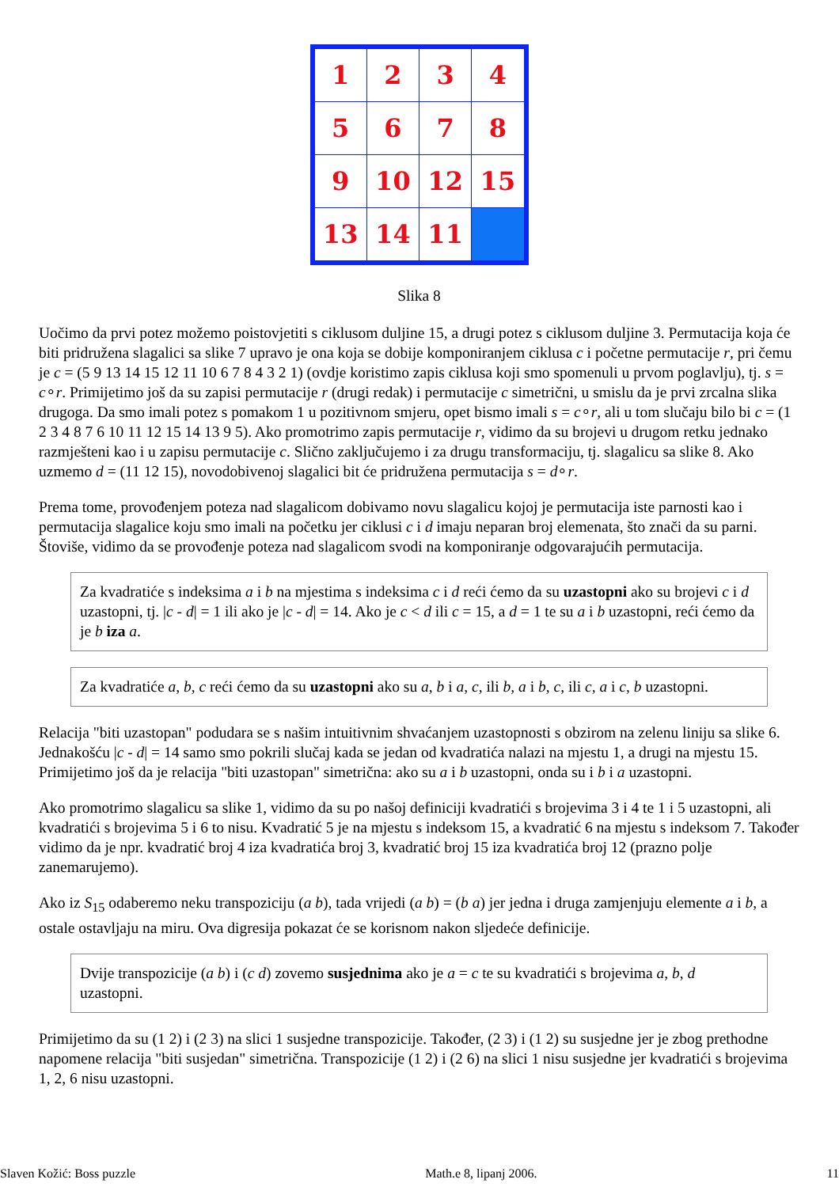| 1 | 2 | 3 | 4 |
| 5 | 6 | 7 | 8 |
| 9 | 10 | 12 | 15 |
| 13 | 14 | 11 | |
Slika 8
Uočimo da prvi potez možemo poistovjetiti s ciklusom duljine 15, a drugi potez s ciklusom duljine 3. Permutacija koja će biti pridružena slagalici sa slike 7 upravo je ona koja se dobije komponiranjem ciklusa c i početne permutacije r, pri čemu je c = (5 9 13 14 15 12 11 10 6 7 8 4 3 2 1) (ovdje koristimo zapis ciklusa koji smo spomenuli u prvom poglavlju), tj. s = c∘r. Primijetimo još da su zapisi permutacije r (drugi redak) i permutacije c simetrični, u smislu da je prvi zrcalna slika drugoga. Da smo imali potez s pomakom 1 u pozitivnom smjeru, opet bismo imali s = c∘r, ali u tom slučaju bilo bi c = (1 2 3 4 8 7 6 10 11 12 15 14 13 9 5). Ako promotrimo zapis permutacije r, vidimo da su brojevi u drugom retku jednako razmješteni kao i u zapisu permutacije c. Slično zaključujemo i za drugu transformaciju, tj. slagalicu sa slike 8. Ako uzmemo d = (11 12 15), novodobivenoj slagalici bit će pridružena permutacija s = d∘r.
Prema tome, provođenjem poteza nad slagalicom dobivamo novu slagalicu kojoj je permutacija iste parnosti kao i permutacija slagalice koju smo imali na početku jer ciklusi c i d imaju neparan broj elemenata, što znači da su parni. Štoviše, vidimo da se provođenje poteza nad slagalicom svodi na komponiranje odgovarajućih permutacija.
Za kvadratiće s indeksima a i b na mjestima s indeksima c i d reći ćemo da su uzastopni ako su brojevi c i d uzastopni, tj. |c - d| = 1 ili ako je |c - d| = 14. Ako je c < d ili c = 15, a d = 1 te su a i b uzastopni, reći ćemo da je b iza a.
Za kvadratiće a, b, c reći ćemo da su uzastopni ako su a, b i a, c, ili b, a i b, c, ili c, a i c, b uzastopni.
Relacija "biti uzastopan" podudara se s našim intuitivnim shvaćanjem uzastopnosti s obzirom na zelenu liniju sa slike 6. Jednakošću |c - d| = 14 samo smo pokrili slučaj kada se jedan od kvadratića nalazi na mjestu 1, a drugi na mjestu 15. Primijetimo još da je relacija "biti uzastopan" simetrična: ako su a i b uzastopni, onda su i b i a uzastopni.
Ako promotrimo slagalicu sa slike 1, vidimo da su po našoj definiciji kvadratići s brojevima 3 i 4 te 1 i 5 uzastopni, ali kvadratići s brojevima 5 i 6 to nisu. Kvadratić 5 je na mjestu s indeksom 15, a kvadratić 6 na mjestu s indeksom 7. Također vidimo da je npr. kvadratić broj 4 iza kvadratića broj 3, kvadratić broj 15 iza kvadratića broj 12 (prazno polje zanemarujemo).
Ako iz S<sub>15</sub> odaberemo neku transpoziciju (a b), tada vrijedi (a b) = (b a) jer jedna i druga zamjenjuju elemente a i b, a ostale ostavljaju na miru. Ova digresija pokazat će se korisnom nakon sljedeće definicije.
Dvije transpozicije (a b) i (c d) zovemo susjednima ako je a = c te su kvadratići s brojevima a, b, d uzastopni.
Primijetimo da su (1 2) i (2 3) na slici 1 susjedne transpozicije. Također, (2 3) i (1 2) su susjedne jer je zbog prethodne napomene relacija "biti susjedan" simetrična. Transpozicije (1 2) i (2 6) na slici 1 nisu susjedne jer kvadratići s brojevima 1, 2, 6 nisu uzastopni.
Slaven Kožić: Boss puzzle Math.e 8, lipanj 2006. 11